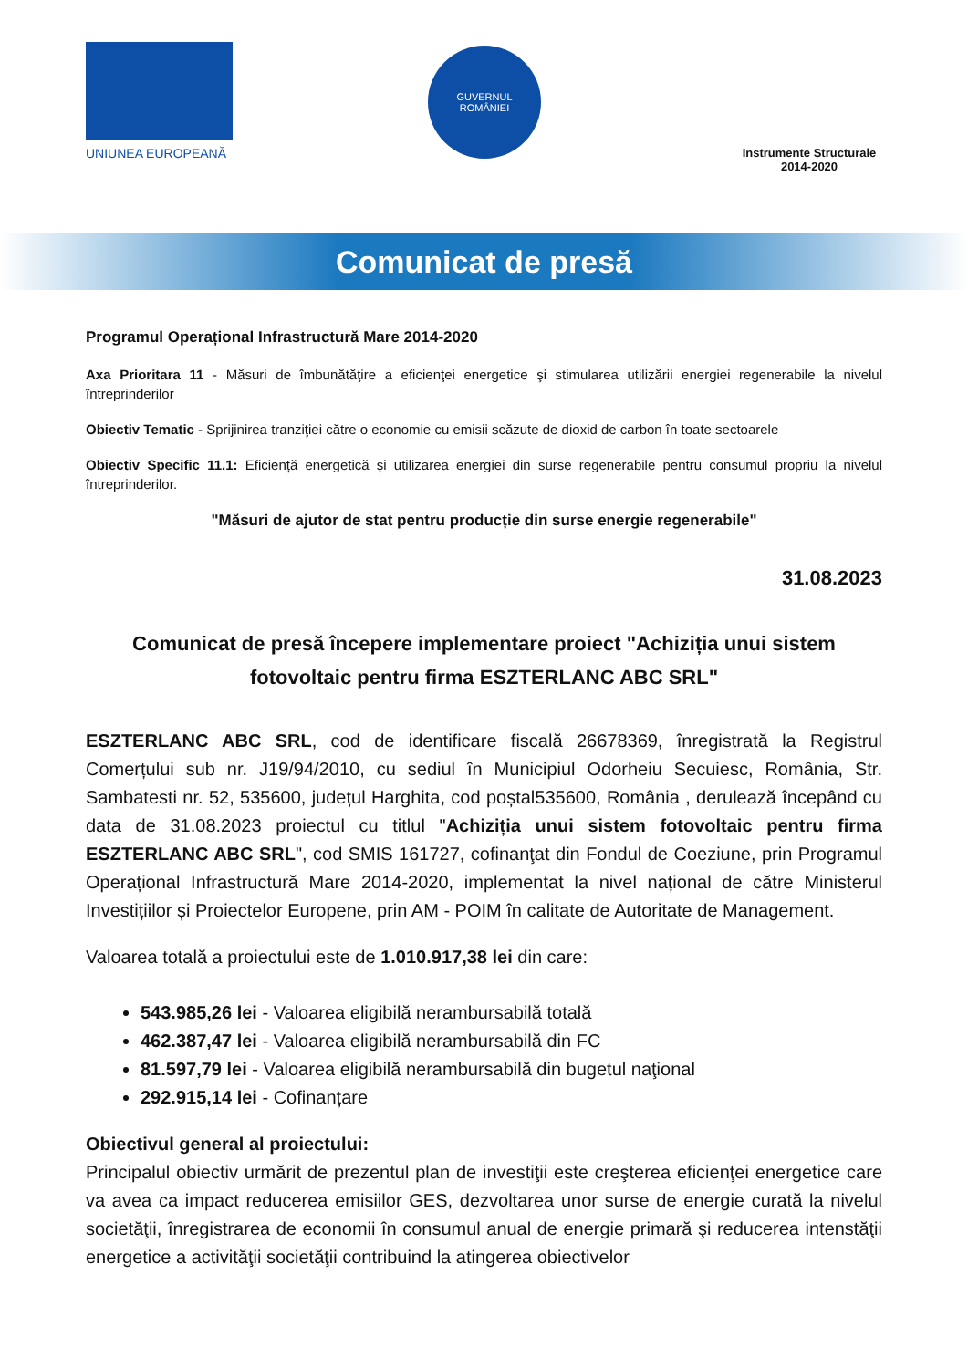UNIUNEA EUROPEANĂ
GUVERNUL
ROMÂNIEI
Instrumente Structurale
2014-2020
Comunicat de presă
Programul Operațional Infrastructură Mare 2014-2020
Axa Prioritara 11 - Măsuri de îmbunătăţire a eficienţei energetice şi stimularea utilizării energiei regenerabile la nivelul întreprinderilor
Obiectiv Tematic - Sprijinirea tranziţiei către o economie cu emisii scăzute de dioxid de carbon în toate sectoarele
Obiectiv Specific 11.1: Eficiență energetică și utilizarea energiei din surse regenerabile pentru consumul propriu la nivelul întreprinderilor.
"Măsuri de ajutor de stat pentru producție din surse energie regenerabile"
31.08.2023
Comunicat de presă începere implementare proiect "Achiziția unui sistem fotovoltaic pentru firma ESZTERLANC ABC SRL"
ESZTERLANC ABC SRL, cod de identificare fiscală 26678369, înregistrată la Registrul Comerțului sub nr. J19/94/2010, cu sediul în Municipiul Odorheiu Secuiesc, România, Str. Sambatesti nr. 52, 535600, județul Harghita, cod poștal535600, România , derulează începând cu data de 31.08.2023 proiectul cu titlul "Achiziția unui sistem fotovoltaic pentru firma ESZTERLANC ABC SRL", cod SMIS 161727, cofinanţat din Fondul de Coeziune, prin Programul Operațional Infrastructură Mare 2014-2020, implementat la nivel național de către Ministerul Investițiilor și Proiectelor Europene, prin AM - POIM în calitate de Autoritate de Management.
Valoarea totală a proiectului este de 1.010.917,38 lei din care:
543.985,26 lei - Valoarea eligibilă nerambursabilă totală
462.387,47 lei - Valoarea eligibilă nerambursabilă din FC
81.597,79 lei - Valoarea eligibilă nerambursabilă din bugetul naţional
292.915,14 lei - Cofinanțare
Obiectivul general al proiectului:
Principalul obiectiv urmărit de prezentul plan de investiţii este creşterea eficienţei energetice care va avea ca impact reducerea emisiilor GES, dezvoltarea unor surse de energie curată la nivelul societăţii, înregistrarea de economii în consumul anual de energie primară şi reducerea intenstăţii energetice a activităţii societăţii contribuind la atingerea obiectivelor